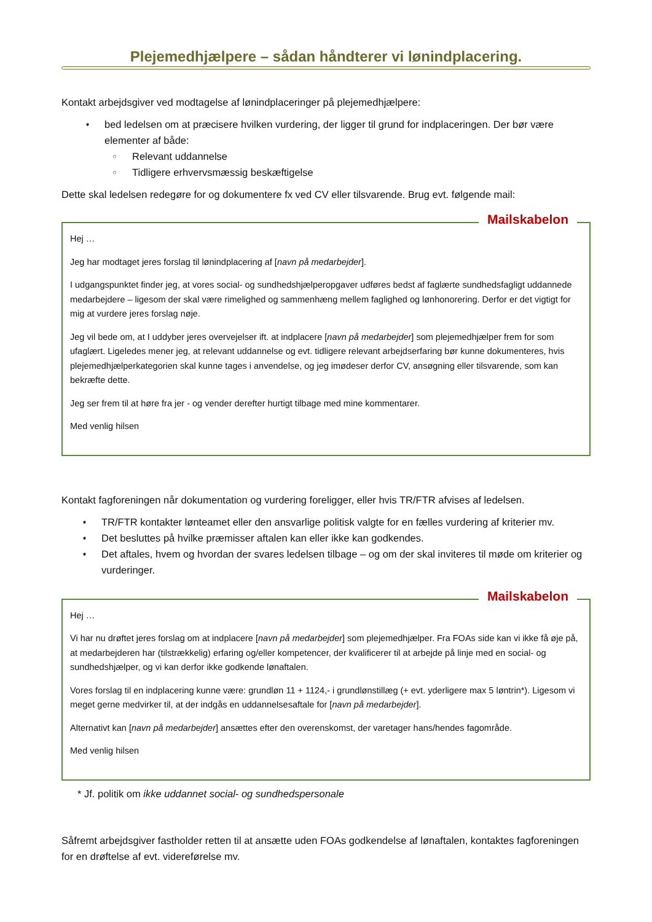Plejemedhjælpere – sådan håndterer vi lønindplacering.
Kontakt arbejdsgiver ved modtagelse af lønindplaceringer på plejemedhjælpere:
➧ bed ledelsen om at præcisere hvilken vurdering, der ligger til grund for indplaceringen. Der bør være elementer af både:
○ Relevant uddannelse
○ Tidligere erhvervsmæssig beskæftigelse
Dette skal ledelsen redegøre for og dokumentere fx ved CV eller tilsvarende. Brug evt. følgende mail:
Mailskabelon
Hej …
Jeg har modtaget jeres forslag til lønindplacering af [navn på medarbejder].
I udgangspunktet finder jeg, at vores social- og sundhedshjælperopgaver udføres bedst af faglærte sundhedsfagligt uddannede medarbejdere – ligesom der skal være rimelighed og sammenhæng mellem faglighed og lønhonorering. Derfor er det vigtigt for mig at vurdere jeres forslag nøje.
Jeg vil bede om, at I uddyber jeres overvejelser ift. at indplacere [navn på medarbejder] som plejemedhjælper frem for som ufaglært. Ligeledes mener jeg, at relevant uddannelse og evt. tidligere relevant arbejdserfaring bør kunne dokumenteres, hvis plejemedhjælperkategorien skal kunne tages i anvendelse, og jeg imødeser derfor CV, ansøgning eller tilsvarende, som kan bekræfte dette.
Jeg ser frem til at høre fra jer - og vender derefter hurtigt tilbage med mine kommentarer.
Med venlig hilsen
Kontakt fagforeningen når dokumentation og vurdering foreligger, eller hvis TR/FTR afvises af ledelsen.
➧ TR/FTR kontakter lønteamet eller den ansvarlige politisk valgte for en fælles vurdering af kriterier mv.
➧ Det besluttes på hvilke præmisser aftalen kan eller ikke kan godkendes.
➧ Det aftales, hvem og hvordan der svares ledelsen tilbage – og om der skal inviteres til møde om kriterier og vurderinger.
Mailskabelon
Hej …
Vi har nu drøftet jeres forslag om at indplacere [navn på medarbejder] som plejemedhjælper. Fra FOAs side kan vi ikke få øje på, at medarbejderen har (tilstrækkelig) erfaring og/eller kompetencer, der kvalificerer til at arbejde på linje med en social- og sundhedshjælper, og vi kan derfor ikke godkende lønaftalen.
Vores forslag til en indplacering kunne være: grundløn 11 + 1124,- i grundlønstillæg (+ evt. yderligere max 5 løntrin*). Ligesom vi meget gerne medvirker til, at der indgås en uddannelsesaftale for [navn på medarbejder].
Alternativt kan [navn på medarbejder] ansættes efter den overenskomst, der varetager hans/hendes fagområde.
Med venlig hilsen
* Jf. politik om ikke uddannet social- og sundhedspersonale
Såfremt arbejdsgiver fastholder retten til at ansætte uden FOAs godkendelse af lønaftalen, kontaktes fagforeningen for en drøftelse af evt. videreførelse mv.